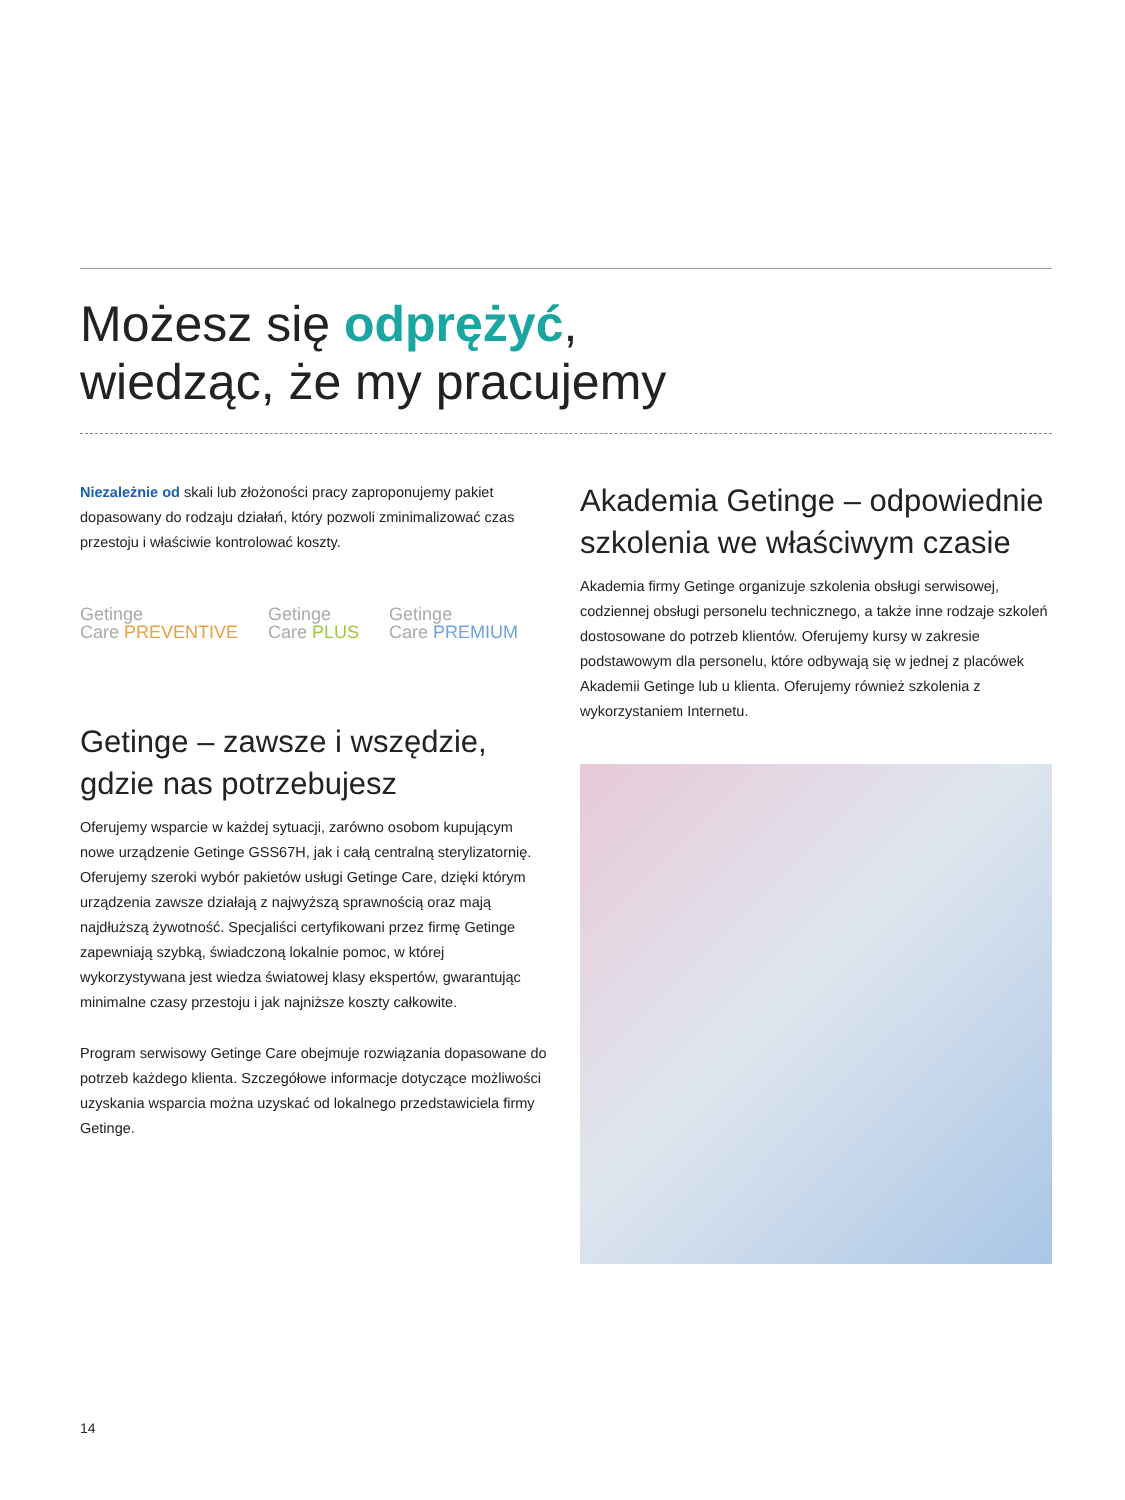Możesz się odprężyć,
wiedząc, że my pracujemy
Niezależnie od skali lub złożoności pracy zaproponujemy pakiet dopasowany do rodzaju działań, który pozwoli zminimalizować czas przestoju i właściwie kontrolować koszty.
Getinge
Care PREVENTIVE
Getinge
Care PLUS
Getinge
Care PREMIUM
Getinge – zawsze i wszędzie, gdzie nas potrzebujesz
Oferujemy wsparcie w każdej sytuacji, zarówno osobom kupującym nowe urządzenie Getinge GSS67H, jak i całą centralną sterylizatornię. Oferujemy szeroki wybór pakietów usługi Getinge Care, dzięki którym urządzenia zawsze działają z najwyższą sprawnością oraz mają najdłuższą żywotność. Specjaliści certyfikowani przez firmę Getinge zapewniają szybką, świadczoną lokalnie pomoc, w której wykorzystywana jest wiedza światowej klasy ekspertów, gwarantując minimalne czasy przestoju i jak najniższe koszty całkowite.
Program serwisowy Getinge Care obejmuje rozwiązania dopasowane do potrzeb każdego klienta. Szczegółowe informacje dotyczące możliwości uzyskania wsparcia można uzyskać od lokalnego przedstawiciela firmy Getinge.
Akademia Getinge – odpowiednie szkolenia we właściwym czasie
Akademia firmy Getinge organizuje szkolenia obsługi serwisowej, codziennej obsługi personelu technicznego, a także inne rodzaje szkoleń dostosowane do potrzeb klientów. Oferujemy kursy w zakresie podstawowym dla personelu, które odbywają się w jednej z placówek Akademii Getinge lub u klienta. Oferujemy również szkolenia z wykorzystaniem Internetu.
14